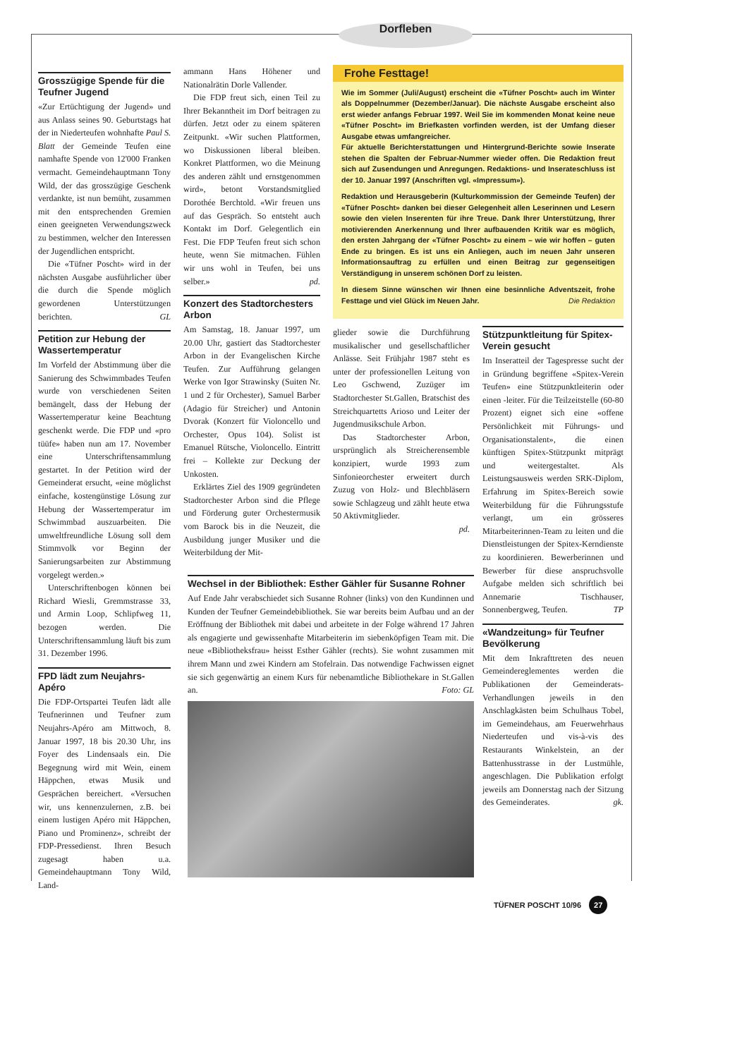Dorfleben
Grosszügige Spende für die Teufner Jugend
«Zur Ertüchtigung der Jugend» und aus Anlass seines 90. Geburtstags hat der in Niederteufen wohnhafte Paul S. Blatt der Gemeinde Teufen eine namhafte Spende von 12'000 Franken vermacht. Gemeindehauptmann Tony Wild, der das grosszügige Geschenk verdankte, ist nun bemüht, zusammen mit den entsprechenden Gremien einen geeigneten Verwendungszweck zu bestimmen, welcher den Interessen der Jugendlichen entspricht.
Die «Tüfner Poscht» wird in der nächsten Ausgabe ausführlicher über die durch die Spende möglich gewordenen Unterstützungen berichten. GL
Petition zur Hebung der Wassertemperatur
Im Vorfeld der Abstimmung über die Sanierung des Schwimmbades Teufen wurde von verschiedenen Seiten bemängelt, dass der Hebung der Wassertemperatur keine Beachtung geschenkt werde. Die FDP und «pro tüüfe» haben nun am 17. November eine Unterschriftensammlung gestartet. In der Petition wird der Gemeinderat ersucht, «eine möglichst einfache, kostengünstige Lösung zur Hebung der Wassertemperatur im Schwimmbad auszuarbeiten. Die umweltfreundliche Lösung soll dem Stimmvolk vor Beginn der Sanierungsarbeiten zur Abstimmung vorgelegt werden.»
Unterschriftenbogen können bei Richard Wiesli, Gremmstrasse 33, und Armin Loop, Schlipfweg 11, bezogen werden. Die Unterschriftensammlung läuft bis zum 31. Dezember 1996.
FPD lädt zum Neujahrs-Apéro
Die FDP-Ortspartei Teufen lädt alle Teufnerinnen und Teufner zum Neujahrs-Apéro am Mittwoch, 8. Januar 1997, 18 bis 20.30 Uhr, ins Foyer des Lindensaals ein. Die Begegnung wird mit Wein, einem Häppchen, etwas Musik und Gesprächen bereichert. «Versuchen wir, uns kennenzulernen, z.B. bei einem lustigen Apéro mit Häppchen, Piano und Prominenz», schreibt der FDP-Pressedienst. Ihren Besuch zugesagt haben u.a. Gemeindehauptmann Tony Wild, Land-
ammann Hans Höhener und Nationalrätin Dorle Vallender.
Die FDP freut sich, einen Teil zu Ihrer Bekanntheit im Dorf beitragen zu dürfen. Jetzt oder zu einem späteren Zeitpunkt. «Wir suchen Plattformen, wo Diskussionen liberal bleiben. Konkret Plattformen, wo die Meinung des anderen zählt und ernstgenommen wird», betont Vorstandsmitglied Dorothée Berchtold. «Wir freuen uns auf das Gespräch. So entsteht auch Kontakt im Dorf. Gelegentlich ein Fest. Die FDP Teufen freut sich schon heute, wenn Sie mitmachen. Fühlen wir uns wohl in Teufen, bei uns selber.» pd.
Konzert des Stadtorchesters Arbon
Am Samstag, 18. Januar 1997, um 20.00 Uhr, gastiert das Stadtorchester Arbon in der Evangelischen Kirche Teufen. Zur Aufführung gelangen Werke von Igor Strawinsky (Suiten Nr. 1 und 2 für Orchester), Samuel Barber (Adagio für Streicher) und Antonin Dvorak (Konzert für Violoncello und Orchester, Opus 104). Solist ist Emanuel Rütsche, Violoncello. Eintritt frei – Kollekte zur Deckung der Unkosten.
Erklärtes Ziel des 1909 gegründeten Stadtorchester Arbon sind die Pflege und Förderung guter Orchestermusik vom Barock bis in die Neuzeit, die Ausbildung junger Musiker und die Weiterbildung der Mit-
Frohe Festtage!
Wie im Sommer (Juli/August) erscheint die «Tüfner Poscht» auch im Winter als Doppelnummer (Dezember/Januar). Die nächste Ausgabe erscheint also erst wieder anfangs Februar 1997. Weil Sie im kommenden Monat keine neue «Tüfner Poscht» im Briefkasten vorfinden werden, ist der Umfang dieser Ausgabe etwas umfangreicher.
Für aktuelle Berichterstattungen und Hintergrund-Berichte sowie Inserate stehen die Spalten der Februar-Nummer wieder offen. Die Redaktion freut sich auf Zusendungen und Anregungen. Redaktions- und Inserateschluss ist der 10. Januar 1997 (Anschriften vgl. «Impressum»).
Redaktion und Herausgeberin (Kulturkommission der Gemeinde Teufen) der «Tüfner Poscht» danken bei dieser Gelegenheit allen Leserinnen und Lesern sowie den vielen Inserenten für ihre Treue. Dank Ihrer Unterstützung, Ihrer motivierenden Anerkennung und Ihrer aufbauenden Kritik war es möglich, den ersten Jahrgang der «Tüfner Poscht» zu einem – wie wir hoffen – guten Ende zu bringen. Es ist uns ein Anliegen, auch im neuen Jahr unseren Informationsauftrag zu erfüllen und einen Beitrag zur gegenseitigen Verständigung in unserem schönen Dorf zu leisten.
In diesem Sinne wünschen wir Ihnen eine besinnliche Adventszeit, frohe Festtage und viel Glück im Neuen Jahr. Die Redaktion
glieder sowie die Durchführung musikalischer und gesellschaftlicher Anlässe. Seit Frühjahr 1987 steht es unter der professionellen Leitung von Leo Gschwend, Zuzüger im Stadtorchester St.Gallen, Bratschist des Streichquartetts Arioso und Leiter der Jugendmusikschule Arbon.
Das Stadtorchester Arbon, ursprünglich als Streicherensemble konzipiert, wurde 1993 zum Sinfonieorchester erweitert durch Zuzug von Holz- und Blechbläsern sowie Schlagzeug und zählt heute etwa 50 Aktivmitglieder.
pd.
Stützpunktleitung für Spitex-Verein gesucht
Im Inseratteil der Tagespresse sucht der in Gründung begriffene «Spitex-Verein Teufen» eine Stützpunktleiterin oder einen -leiter. Für die Teilzeitstelle (60-80 Prozent) eignet sich eine «offene Persönlichkeit mit Führungs- und Organisationstalent», die einen künftigen Spitex-Stützpunkt mitprägt und weitergestaltet. Als Leistungsausweis werden SRK-Diplom, Erfahrung im Spitex-Bereich sowie Weiterbildung für die Führungsstufe verlangt, um ein grösseres Mitarbeiterinnen-Team zu leiten und die Dienstleistungen der Spitex-Kerndienste zu koordinieren. Bewerberinnen und Bewerber für diese anspruchsvolle Aufgabe melden sich schriftlich bei Annemarie Tischhauser, Sonnenbergweg, Teufen. TP
«Wandzeitung» für Teufner Bevölkerung
Mit dem Inkrafttreten des neuen Gemeindereglementes werden die Publikationen der Gemeinderats-Verhandlungen jeweils in den Anschlagkästen beim Schulhaus Tobel, im Gemeindehaus, am Feuerwehrhaus Niederteufen und vis-à-vis des Restaurants Winkelstein, an der Battenhusstrasse in der Lustmühle, angeschlagen. Die Publikation erfolgt jeweils am Donnerstag nach der Sitzung des Gemeinderates. gk.
Wechsel in der Bibliothek: Esther Gähler für Susanne Rohner
Auf Ende Jahr verabschiedet sich Susanne Rohner (links) von den Kundinnen und Kunden der Teufner Gemeindebibliothek. Sie war bereits beim Aufbau und an der Eröffnung der Bibliothek mit dabei und arbeitete in der Folge während 17 Jahren als engagierte und gewissenhafte Mitarbeiterin im siebenköpfigen Team mit. Die neue «Bibliotheksfrau» heisst Esther Gähler (rechts). Sie wohnt zusammen mit ihrem Mann und zwei Kindern am Stofelrain. Das notwendige Fachwissen eignet sie sich gegenwärtig an einem Kurs für nebenamtliche Bibliothekare in St.Gallen an. Foto: GL
TÜFNER POSCHT 10/96 27